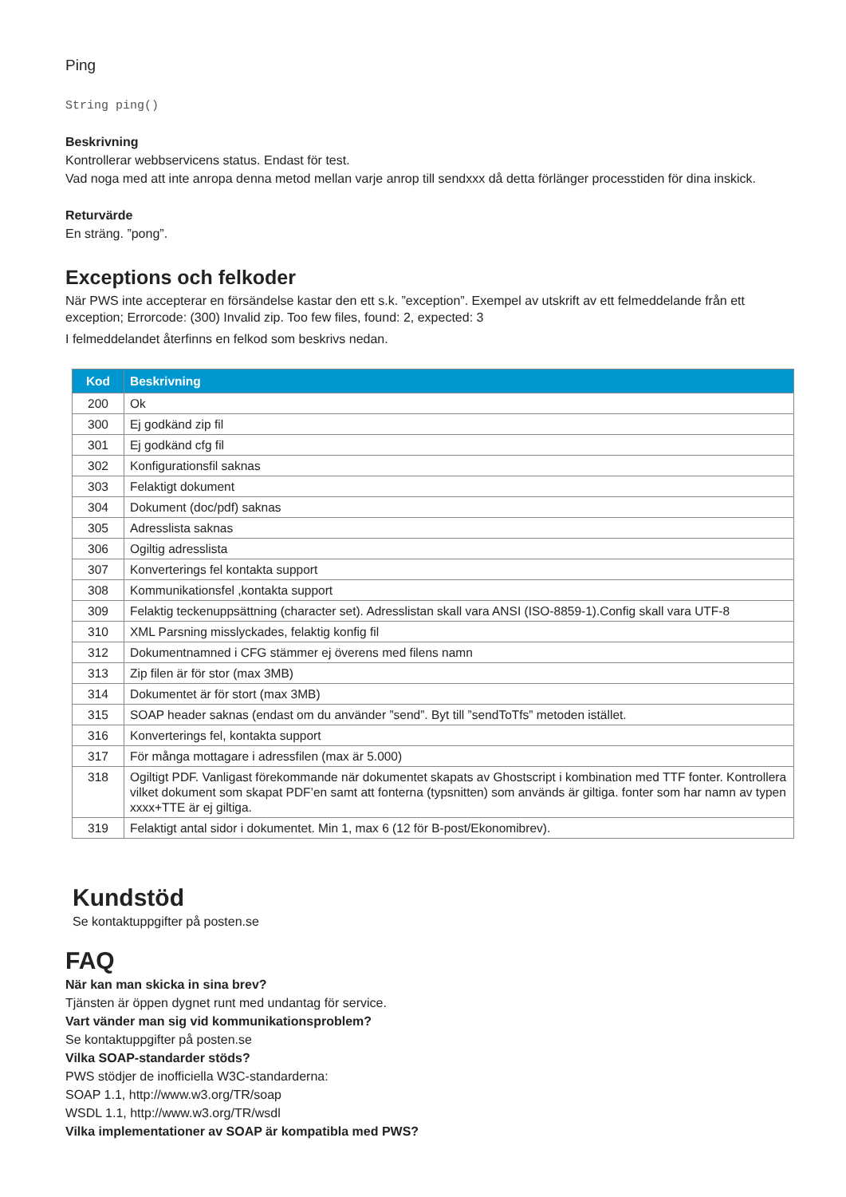Ping
String ping()
Beskrivning
Kontrollerar webbservicens status. Endast för test.
Vad noga med att inte anropa denna metod mellan varje anrop till sendxxx då detta förlänger processtiden för dina inskick.
Returvärde
En sträng. ”pong”.
Exceptions och felkoder
När PWS inte accepterar en försändelse kastar den ett s.k. ”exception”. Exempel av utskrift av ett felmeddelande från ett exception; Errorcode: (300) Invalid zip. Too few files, found: 2, expected: 3
I felmeddelandet återfinns en felkod som beskrivs nedan.
| Kod | Beskrivning |
| --- | --- |
| 200 | Ok |
| 300 | Ej godkänd zip fil |
| 301 | Ej godkänd cfg fil |
| 302 | Konfigurationsfil saknas |
| 303 | Felaktigt dokument |
| 304 | Dokument (doc/pdf) saknas |
| 305 | Adresslista saknas |
| 306 | Ogiltig adresslista |
| 307 | Konverterings fel kontakta support |
| 308 | Kommunikationsfel ,kontakta support |
| 309 | Felaktig teckenuppsättning (character set). Adresslistan skall vara ANSI (ISO-8859-1).Config skall vara UTF-8 |
| 310 | XML Parsning misslyckades, felaktig konfig fil |
| 312 | Dokumentnamned i CFG stämmer ej överens med filens namn |
| 313 | Zip filen är för stor (max 3MB) |
| 314 | Dokumentet är för stort (max 3MB) |
| 315 | SOAP header saknas (endast om du använder ”send”. Byt till ”sendToTfs” metoden istället. |
| 316 | Konverterings fel, kontakta support |
| 317 | För många mottagare i adressfilen (max är 5.000) |
| 318 | Ogiltigt PDF. Vanligast förekommande när dokumentet skapats av Ghostscript i kombination med TTF fonter. Kontrollera vilket dokument som skapat PDF’en samt att fonterna (typsnitten) som används är giltiga. fonter som har namn av typen xxxx+TTE är ej giltiga. |
| 319 | Felaktigt antal sidor i dokumentet. Min 1, max 6 (12 för B-post/Ekonomibrev). |
Kundstöd
Se kontaktuppgifter på posten.se
FAQ
När kan man skicka in sina brev?
Tjänsten är öppen dygnet runt med undantag för service.
Vart vänder man sig vid kommunikationsproblem?
Se kontaktuppgifter på posten.se
Vilka SOAP-standarder stöds?
PWS stödjer de inofficiella W3C-standarderna:
SOAP 1.1, http://www.w3.org/TR/soap
WSDL 1.1, http://www.w3.org/TR/wsdl
Vilka implementationer av SOAP är kompatibla med PWS?